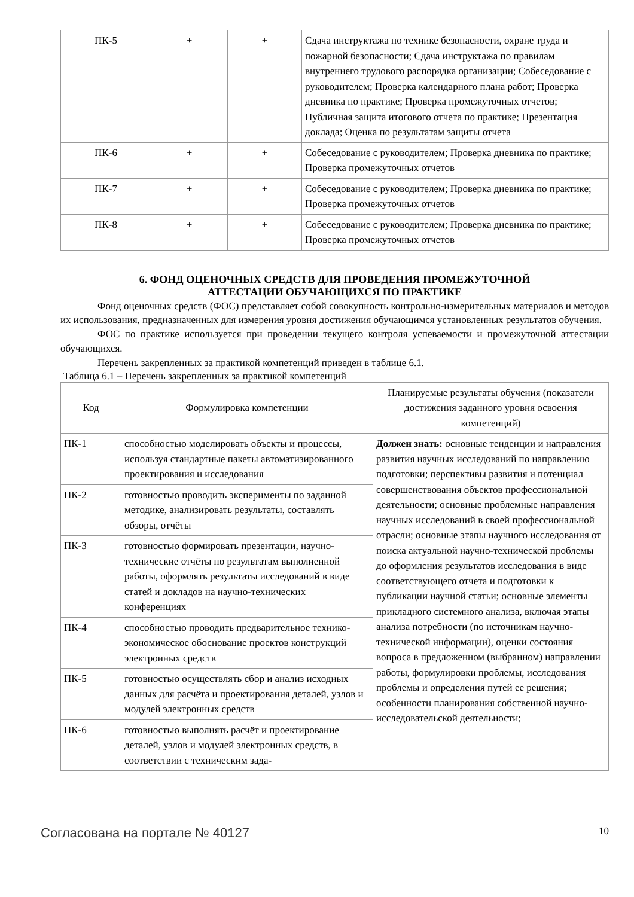| ПК-5 | + | + | Сдача инструктажа по технике безопасности, охране труда и пожарной безопасности; Сдача инструктажа по правилам внутреннего трудового распорядка организации; Собеседование с руководителем; Проверка календарного плана работ; Проверка дневника по практике; Проверка промежуточных отчетов; Публичная защита итогового отчета по практике; Презентация доклада; Оценка по результатам защиты отчета |
| ПК-6 | + | + | Собеседование с руководителем; Проверка дневника по практике; Проверка промежуточных отчетов |
| ПК-7 | + | + | Собеседование с руководителем; Проверка дневника по практике; Проверка промежуточных отчетов |
| ПК-8 | + | + | Собеседование с руководителем; Проверка дневника по практике; Проверка промежуточных отчетов |
6. ФОНД ОЦЕНОЧНЫХ СРЕДСТВ ДЛЯ ПРОВЕДЕНИЯ ПРОМЕЖУТОЧНОЙ
АТТЕСТАЦИИ ОБУЧАЮЩИХСЯ ПО ПРАКТИКЕ
Фонд оценочных средств (ФОС) представляет собой совокупность контрольно-измерительных материалов и методов их использования, предназначенных для измерения уровня достижения обучающимся установленных результатов обучения.
ФОС по практике используется при проведении текущего контроля успеваемости и промежуточной аттестации обучающихся.
Перечень закрепленных за практикой компетенций приведен в таблице 6.1.
Таблица 6.1 – Перечень закрепленных за практикой компетенций
| Код | Формулировка компетенции | Планируемые результаты обучения (показатели достижения заданного уровня освоения компетенций) |
| --- | --- | --- |
| ПК-1 | способностью моделировать объекты и процессы, используя стандартные пакеты автоматизированного проектирования и исследования | Должен знать: основные тенденции и направления развития научных исследований по направлению подготовки; перспективы развития и потенциал совершенствования объектов профессиональной деятельности; основные проблемные направления научных исследований в своей профессиональной отрасли; основные этапы научного исследования от поиска актуальной научно-технической проблемы до оформления результатов исследования в виде соответствующего отчета и подготовки к публикации научной статьи; основные элементы прикладного системного анализа, включая этапы анализа потребности (по источникам научно-технической информации), оценки состояния вопроса в предложенном (выбранном) направлении работы, формулировки проблемы, исследования проблемы и определения путей ее решения; особенности планирования собственной научно-исследовательской деятельности; |
| ПК-2 | готовностью проводить эксперименты по заданной методике, анализировать результаты, составлять обзоры, отчёты | |
| ПК-3 | готовностью формировать презентации, научно-технические отчёты по результатам выполненной работы, оформлять результаты исследований в виде статей и докладов на научно-технических конференциях | |
| ПК-4 | способностью проводить предварительное технико-экономическое обоснование проектов конструкций электронных средств | |
| ПК-5 | готовностью осуществлять сбор и анализ исходных данных для расчёта и проектирования деталей, узлов и модулей электронных средств | |
| ПК-6 | готовностью выполнять расчёт и проектирование деталей, узлов и модулей электронных средств, в соответствии с техническим зада- | |
Согласована на портале № 40127 10